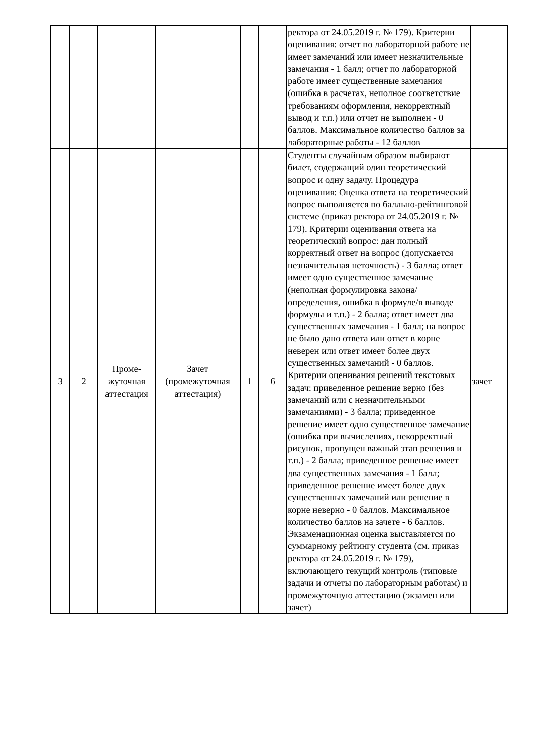| | | | | | | ректора от 24.05.2019 г. № 179). Критерии оценивания: отчет по лабораторной работе не имеет замечаний или имеет незначительные замечания - 1 балл; отчет по лабораторной работе имеет существенные замечания (ошибка в расчетах, неполное соответствие требованиям оформления, некорректный вывод и т.п.) или отчет не выполнен - 0 баллов. Максимальное количество баллов за лабораторные работы - 12 баллов | |
| 3 | 2 | Проме- жуточная аттестация | Зачет (промежуточная аттестация) | 1 | 6 | Студенты случайным образом выбирают билет, содержащий один теоретический вопрос и одну задачу. Процедура оценивания: Оценка ответа на теоретический вопрос выполняется по балльно-рейтинговой системе (приказ ректора от 24.05.2019 г. № 179). Критерии оценивания ответа на теоретический вопрос: дан полный корректный ответ на вопрос (допускается незначительная неточность) - 3 балла; ответ имеет одно существенное замечание (неполная формулировка закона/определения, ошибка в формуле/в выводе формулы и т.п.) - 2 балла; ответ имеет два существенных замечания - 1 балл; на вопрос не было дано ответа или ответ в корне неверен или ответ имеет более двух существенных замечаний - 0 баллов. Критерии оценивания решений текстовых задач: приведенное решение верно (без замечаний или с незначительными замечаниями) - 3 балла; приведенное решение имеет одно существенное замечание (ошибка при вычислениях, некорректный рисунок, пропущен важный этап решения и т.п.) - 2 балла; приведенное решение имеет два существенных замечания - 1 балл; приведенное решение имеет более двух существенных замечаний или решение в корне неверно - 0 баллов. Максимальное количество баллов на зачете - 6 баллов. Экзаменационная оценка выставляется по суммарному рейтингу студента (см. приказ ректора от 24.05.2019 г. № 179), включающего текущий контроль (типовые задачи и отчеты по лабораторным работам) и промежуточную аттестацию (экзамен или зачет) | зачет |